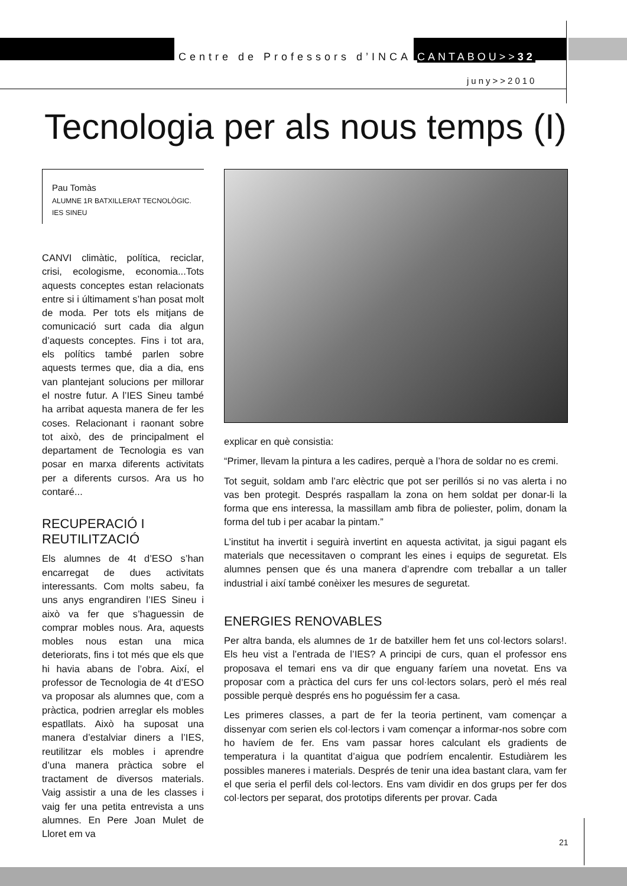Centre de Professors d’INCA CANTABOU>>32
juny>>2010
Tecnologia per als nous temps (I)
Pau Tomàs
ALUMNE 1R BATXILLERAT TECNOLÒGIC. IES SINEU
CANVI climàtic, política, reciclar, crisi, ecologisme, economia...Tots aquests conceptes estan relacionats entre si i últimament s’han posat molt de moda. Per tots els mitjans de comunicació surt cada dia algun d’aquests conceptes. Fins i tot ara, els polítics també parlen sobre aquests termes que, dia a dia, ens van plantejant solucions per millorar el nostre futur. A l’IES Sineu també ha arribat aquesta manera de fer les coses. Relacionant i raonant sobre tot això, des de principalment el departament de Tecnologia es van posar en marxa diferents activitats per a diferents cursos. Ara us ho contaré...
RECUPERACIÓ I REUTILITZACIÓ
Els alumnes de 4t d’ESO s’han encarregat de dues activitats interessants. Com molts sabeu, fa uns anys engrandiren l’IES Sineu i això va fer que s’haguessin de comprar mobles nous. Ara, aquests mobles nous estan una mica deteriorats, fins i tot més que els que hi havia abans de l’obra. Així, el professor de Tecnologia de 4t d’ESO va proposar als alumnes que, com a pràctica, podrien arreglar els mobles espatllats. Això ha suposat una manera d’estalviar diners a l’IES, reutilitzar els mobles i aprendre d’una manera pràctica sobre el tractament de diversos materials. Vaig assistir a una de les classes i vaig fer una petita entrevista a uns alumnes. En Pere Joan Mulet de Lloret em va
explicar en què consistia:
“Primer, llevam la pintura a les cadires, perquè a l’hora de soldar no es cremi.
Tot seguit, soldam amb l’arc elèctric que pot ser perillós si no vas alerta i no vas ben protegit. Després raspallam la zona on hem soldat per donar-li la forma que ens interessa, la massillam amb fibra de poliester, polim, donam la forma del tub i per acabar la pintam.”
L’institut ha invertit i seguirà invertint en aquesta activitat, ja sigui pagant els materials que necessitaven o comprant les eines i equips de seguretat. Els alumnes pensen que és una manera d’aprendre com treballar a un taller industrial i així també conèixer les mesures de seguretat.
ENERGIES RENOVABLES
Per altra banda, els alumnes de 1r de batxiller hem fet uns col·lectors solars!. Els heu vist a l’entrada de l’IES? A principi de curs, quan el professor ens proposava el temari ens va dir que enguany faríem una novetat. Ens va proposar com a pràctica del curs fer uns col·lectors solars, però el més real possible perquè després ens ho poguéssim fer a casa.
Les primeres classes, a part de fer la teoria pertinent, vam començar a dissenyar com serien els col·lectors i vam començar a informar-nos sobre com ho havíem de fer. Ens vam passar hores calculant els gradients de temperatura i la quantitat d’aigua que podríem encalentir. Estudiàrem les possibles maneres i materials. Després de tenir una idea bastant clara, vam fer el que seria el perfil dels col·lectors. Ens vam dividir en dos grups per fer dos col·lectors per separat, dos prototips diferents per provar. Cada
21